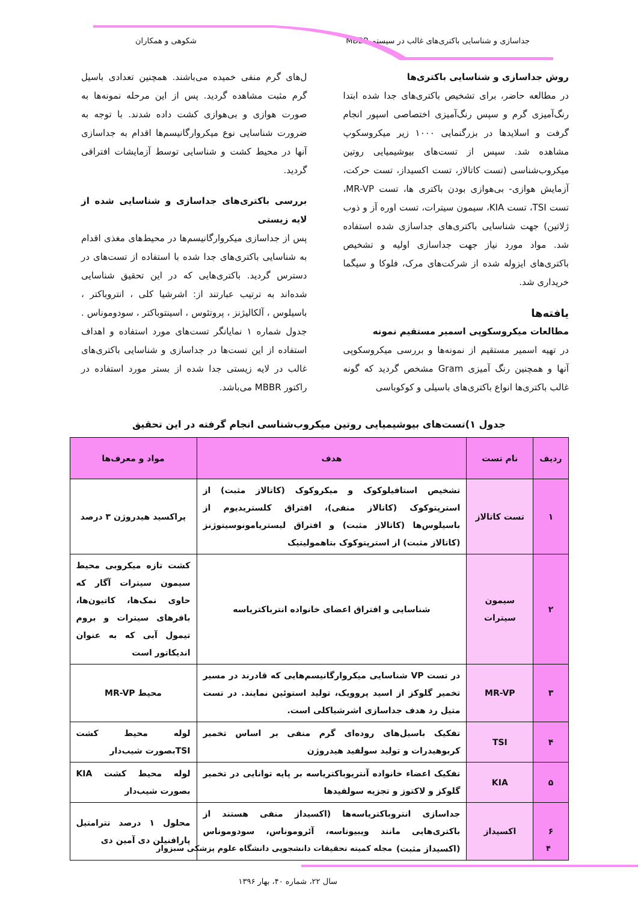جداسازی و شناسایی باکتری‌های غالب در سیستم MBBR شکوهی و همکاران
روش جداسازی و شناسایی باکتری‌ها
در مطالعه حاضر، برای تشخیص باکتری‌های جدا شده ابتدا رنگ‌آمیزی گرم و سپس رنگ‌آمیزی اختصاصی اسپور انجام گرفت و اسلایدها در بزرگنمایی ۱۰۰۰ زیر میکروسکوپ مشاهده شد. سپس از تست‌های بیوشیمیایی روتین میکروب‌شناسی (تست کاتالاز، تست اکسیداز، تست حرکت، آزمایش هوازی- بی‌هوازی بودن باکتری ها، تست MR-VP، تست TSI، تست KIA، سیمون سیترات، تست اوره آز و ذوب ژلاتین) جهت شناسایی باکتری‌های جداسازی شده استفاده شد. مواد مورد نیاز جهت جداسازی اولیه و تشخیص باکتری‌های ایزوله شده از شرکت‌های مرک، فلوکا و سیگما خریداری شد.
یافته‌ها
مطالعات میکروسکوپی اسمیر مستقیم نمونه
در تهیه اسمیر مستقیم از نمونه‌ها و بررسی میکروسکوپی آنها و همچنین رنگ آمیزی Gram مشخص گردید که گونه غالب باکتری‌ها انواع باکتری‌های باسیلی و کوکوباسی
ل‌های گرم منفی خمیده می‌باشند. همچنین تعدادی باسیل گرم مثبت مشاهده گردید. پس از این مرحله نمونه‌ها به صورت هوازی و بی‌هوازی کشت داده شدند. با توجه به ضرورت شناسایی نوع میکروارگانیسم‌ها اقدام به جداسازی آنها در محیط کشت و شناسایی توسط آزمایشات افتراقی گردید.
بررسی باکتری‌های جداسازی و شناسایی شده از لایه زیستی
پس از جداسازی میکروارگانیسم‌ها در محیط‌های مغذی اقدام به شناسایی باکتری‌های جدا شده با استفاده از تست‌های در دسترس گردید. باکتری‌هایی که در این تحقیق شناسایی شده‌اند به ترتیب عبارتند از: اشرشیا کلی ، انتروباکتر ، باسیلوس ، آلکالیژنز ، پروتئوس ، اسینتوباکتر ، سودوموناس . جدول شماره ۱ نمایانگر تست‌های مورد استفاده و اهداف استفاده از این تست‌ها در جداسازی و شناسایی باکتری‌های غالب در لایه زیستی جدا شده از بستر مورد استفاده در راکتور MBBR می‌باشد.
جدول ۱)تست‌های بیوشیمیایی روتین میکروب‌شناسی انجام گرفته در این تحقیق
| ردیف | نام تست | هدف | مواد و معرف‌ها |
| --- | --- | --- | --- |
| ۱ | تست کاتالاز | تشخیص استافیلوکوک و میکروکوک (کاتالاز مثبت) از استرپتوکوک (کاتالاز منفی)، افتراق کلستریدیوم از باسیلوس‌ها (کاتالاز مثبت) و افتراق لیستریامونوسیتوژنز (کاتالاز مثبت) از استرپتوکوک بتاهمولیتیک | پراکسید هیدروژن ۳ درصد |
| ۲ | سیمون سیترات | شناسایی و افتراق اعضای خانواده انترباکتریاسه | کشت تازه میکروبی محیط سیمون سیترات آگار که حاوی نمک‌ها، کاتیون‌ها، بافرهای سیترات و بروم تیمول آبی که به عنوان اندیکاتور است |
| ۳ | MR-VP | در تست VP شناسایی میکروارگانیسم‌هایی که قادرند در مسیر تخمیر گلوکز از اسید پروویک، تولید استوئین نمایند. در تست متیل رد هدف جداسازی اشرشیاکلی است. | محیط MR-VP |
| ۴ | TSI | تفکیک باسیل‌های روده‌ای گرم منفی بر اساس تخمیر کربوهیدرات و تولید سولفید هیدروژن | لوله محیط کشت TSIبصورت شیب‌دار |
| ۵ | KIA | تفکیک اعضاء خانواده آنتریوباکتریاسه بر پایه توانایی در تخمیر گلوکز و لاکتوز و تجزیه سولفیدها | لوله محیط کشت KIA بصورت شیب‌دار |
| ۶ | اکسیداز | جداسازی انتروباکتریاسه‌ها (اکسیداز منفی هستند از باکتری‌هایی مانند ویبیوناسه، آئروموناس، سودوموناس (اکسیداز مثبت) | محلول ۱ درصد تترامتیل پارافنیلن دی آمین دی |
۴ مجله کمیته تحقیقات دانشجویی دانشگاه علوم پزشکی سبزوار
سال ۲۲، شماره ۴۰، بهار ۱۳۹۶